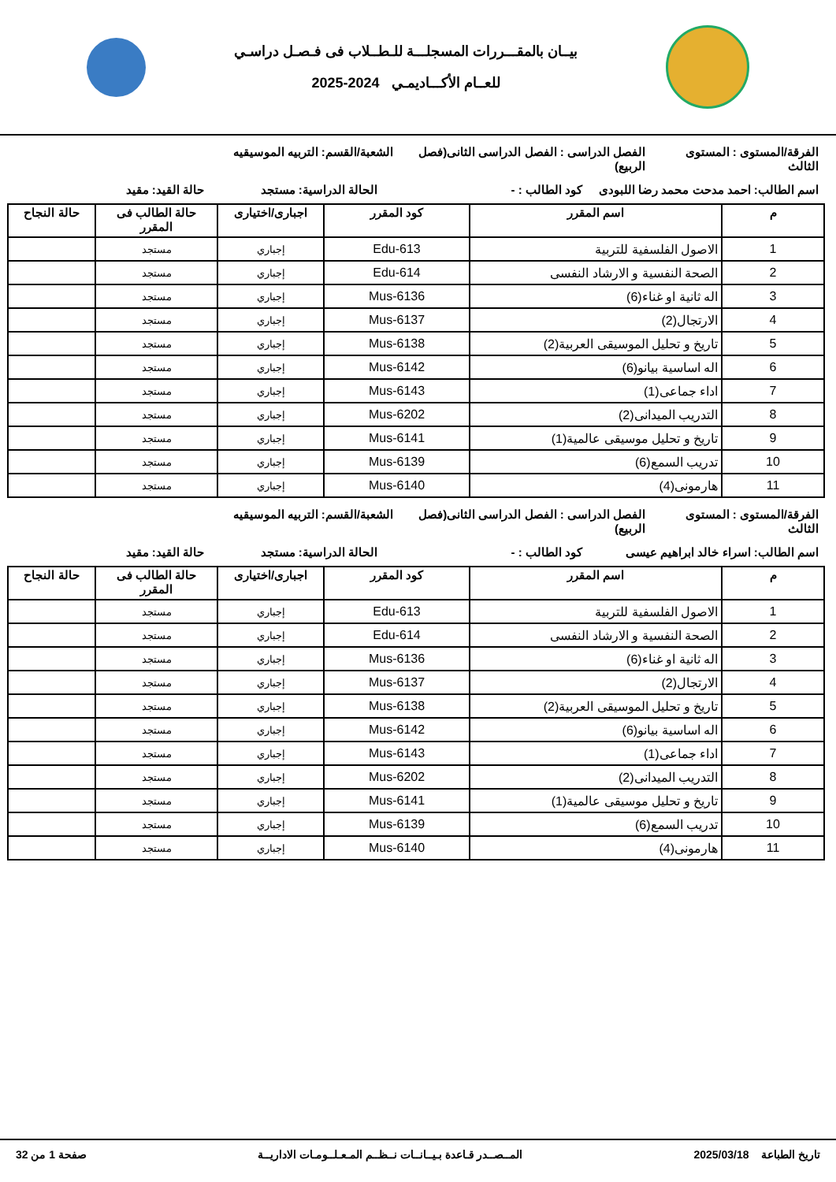بيــان بالمقـــررات المسجلـــة للـطــلاب فى فـصـل دراسـي
للعــام الأكـــاديمـي 2024-2025
الفرقة/المستوى : المستوى الثالث
الفصل الدراسى : الفصل الدراسى الثانى(فصل الربيع)
الشعبة/القسم: التربيه الموسيقيه
اسم الطالب: احمد مدحت محمد رضا اللبودى
كود الطالب : - الحالة الدراسية: مستجد حالة القيد: مقيد
| م | اسم المقرر | كود المقرر | اجبارى/اختيارى | حالة الطالب فى المقرر | حالة النجاح |
| --- | --- | --- | --- | --- | --- |
| 1 | الاصول الفلسفية للتربية | Edu-613 | إجباري | مستجد | |
| 2 | الصحة النفسية و الارشاد النفسى | Edu-614 | إجباري | مستجد | |
| 3 | اله ثانية او غناء(6) | Mus-6136 | إجباري | مستجد | |
| 4 | الارتجال(2) | Mus-6137 | إجباري | مستجد | |
| 5 | تاريخ و تحليل الموسيقى العربية(2) | Mus-6138 | إجباري | مستجد | |
| 6 | اله اساسية بيانو(6) | Mus-6142 | إجباري | مستجد | |
| 7 | اداء جماعى(1) | Mus-6143 | إجباري | مستجد | |
| 8 | التدريب الميدانى(2) | Mus-6202 | إجباري | مستجد | |
| 9 | تاريخ و تحليل موسيقى عالمية(1) | Mus-6141 | إجباري | مستجد | |
| 10 | تدريب السمع(6) | Mus-6139 | إجباري | مستجد | |
| 11 | هارمونى(4) | Mus-6140 | إجباري | مستجد | |
الفرقة/المستوى : المستوى الثالث
الفصل الدراسى : الفصل الدراسى الثانى(فصل الربيع)
الشعبة/القسم: التربيه الموسيقيه
اسم الطالب: اسراء خالد ابراهيم عيسى
كود الطالب : - الحالة الدراسية: مستجد حالة القيد: مقيد
| م | اسم المقرر | كود المقرر | اجبارى/اختيارى | حالة الطالب فى المقرر | حالة النجاح |
| --- | --- | --- | --- | --- | --- |
| 1 | الاصول الفلسفية للتربية | Edu-613 | إجباري | مستجد | |
| 2 | الصحة النفسية و الارشاد النفسى | Edu-614 | إجباري | مستجد | |
| 3 | اله ثانية او غناء(6) | Mus-6136 | إجباري | مستجد | |
| 4 | الارتجال(2) | Mus-6137 | إجباري | مستجد | |
| 5 | تاريخ و تحليل الموسيقى العربية(2) | Mus-6138 | إجباري | مستجد | |
| 6 | اله اساسية بيانو(6) | Mus-6142 | إجباري | مستجد | |
| 7 | اداء جماعى(1) | Mus-6143 | إجباري | مستجد | |
| 8 | التدريب الميدانى(2) | Mus-6202 | إجباري | مستجد | |
| 9 | تاريخ و تحليل موسيقى عالمية(1) | Mus-6141 | إجباري | مستجد | |
| 10 | تدريب السمع(6) | Mus-6139 | إجباري | مستجد | |
| 11 | هارمونى(4) | Mus-6140 | إجباري | مستجد | |
تاريخ الطباعة 2025/03/18 المــصــدر قـاعدة بـيــانــات نــظــم المـعـلــومـات الاداريــة
صفحة 1 من 32